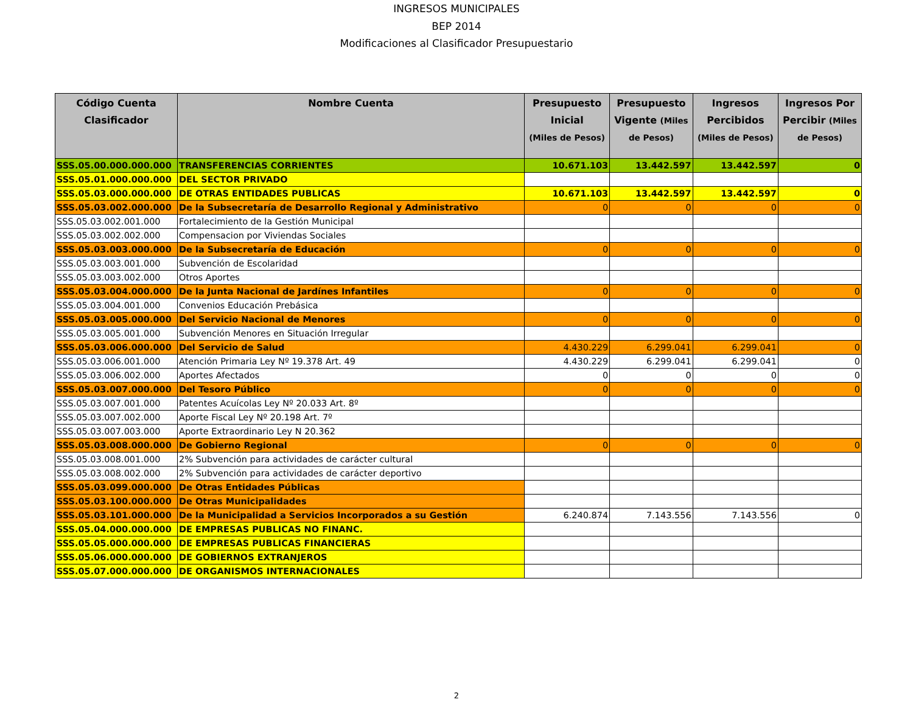INGRESOS MUNICIPALES
BEP 2014
Modificaciones al Clasificador Presupuestario
| Código Cuenta Clasificador | Nombre Cuenta | Presupuesto Inicial (Miles de Pesos) | Presupuesto Vigente (Miles de Pesos) | Ingresos Percibidos (Miles de Pesos) | Ingresos Por Percibir (Miles de Pesos) |
| --- | --- | --- | --- | --- | --- |
| SSS.05.00.000.000.000 | TRANSFERENCIAS CORRIENTES | 10.671.103 | 13.442.597 | 13.442.597 | 0 |
| SSS.05.01.000.000.000 | DEL SECTOR PRIVADO | | | | |
| SSS.05.03.000.000.000 | DE OTRAS ENTIDADES PUBLICAS | 10.671.103 | 13.442.597 | 13.442.597 | 0 |
| SSS.05.03.002.000.000 | De la Subsecretaría de Desarrollo Regional y Administrativo | 0 | 0 | 0 | 0 |
| SSS.05.03.002.001.000 | Fortalecimiento de la Gestión Municipal | | | | |
| SSS.05.03.002.002.000 | Compensacion por Viviendas Sociales | | | | |
| SSS.05.03.003.000.000 | De la Subsecretaría de Educación | 0 | 0 | 0 | 0 |
| SSS.05.03.003.001.000 | Subvención de Escolaridad | | | | |
| SSS.05.03.003.002.000 | Otros Aportes | | | | |
| SSS.05.03.004.000.000 | De la Junta Nacional de Jardínes Infantiles | 0 | 0 | 0 | 0 |
| SSS.05.03.004.001.000 | Convenios Educación Prebásica | | | | |
| SSS.05.03.005.000.000 | Del Servicio Nacional de Menores | 0 | 0 | 0 | 0 |
| SSS.05.03.005.001.000 | Subvención Menores en Situación Irregular | | | | |
| SSS.05.03.006.000.000 | Del Servicio de Salud | 4.430.229 | 6.299.041 | 6.299.041 | 0 |
| SSS.05.03.006.001.000 | Atención Primaria Ley Nº 19.378 Art. 49 | 4.430.229 | 6.299.041 | 6.299.041 | 0 |
| SSS.05.03.006.002.000 | Aportes Afectados | 0 | 0 | 0 | 0 |
| SSS.05.03.007.000.000 | Del Tesoro Público | 0 | 0 | 0 | 0 |
| SSS.05.03.007.001.000 | Patentes Acuícolas Ley Nº 20.033 Art. 8º | | | | |
| SSS.05.03.007.002.000 | Aporte Fiscal Ley Nº 20.198 Art. 7º | | | | |
| SSS.05.03.007.003.000 | Aporte Extraordinario Ley N 20.362 | | | | |
| SSS.05.03.008.000.000 | De Gobierno Regional | 0 | 0 | 0 | 0 |
| SSS.05.03.008.001.000 | 2% Subvención para actividades de carácter cultural | | | | |
| SSS.05.03.008.002.000 | 2% Subvención para actividades de carácter deportivo | | | | |
| SSS.05.03.099.000.000 | De Otras Entidades Públicas | | | | |
| SSS.05.03.100.000.000 | De Otras Municipalidades | | | | |
| SSS.05.03.101.000.000 | De la Municipalidad a Servicios Incorporados a su Gestión | 6.240.874 | 7.143.556 | 7.143.556 | 0 |
| SSS.05.04.000.000.000 | DE EMPRESAS PUBLICAS NO FINANC. | | | | |
| SSS.05.05.000.000.000 | DE EMPRESAS PUBLICAS FINANCIERAS | | | | |
| SSS.05.06.000.000.000 | DE GOBIERNOS EXTRANJEROS | | | | |
| SSS.05.07.000.000.000 | DE ORGANISMOS INTERNACIONALES | | | | |
2